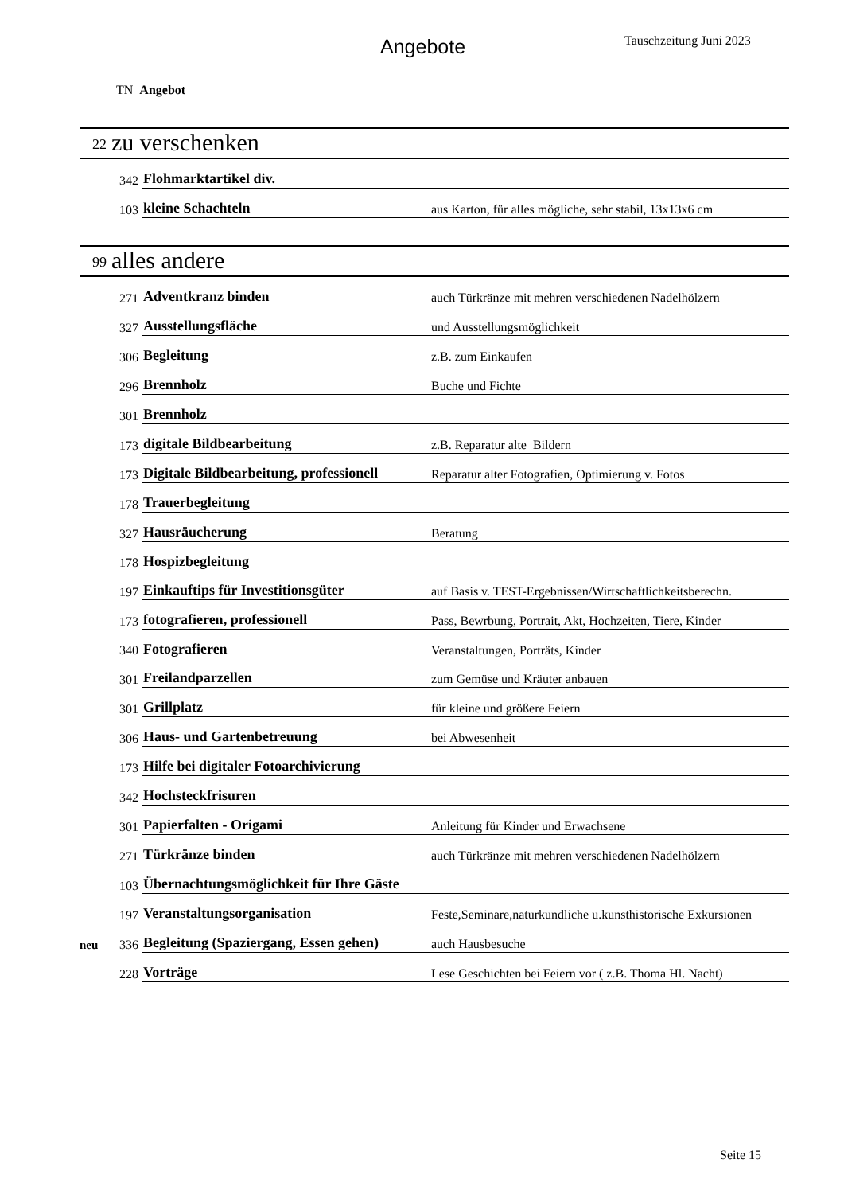Angebote Tauschzeitung Juni 2023
TN Angebot
22 zu verschenken
| | 342 | Flohmarktartikel div. | |
| | 103 | kleine Schachteln | aus Karton, für alles mögliche, sehr stabil, 13x13x6 cm |
99 alles andere
| | 271 | Adventkranz binden | auch Türkränze mit mehren verschiedenen Nadelhölzern |
| | 327 | Ausstellungsfläche | und Ausstellungsmöglichkeit |
| | 306 | Begleitung | z.B. zum Einkaufen |
| | 296 | Brennholz | Buche und Fichte |
| | 301 | Brennholz | |
| | 173 | digitale Bildbearbeitung | z.B. Reparatur alte Bildern |
| | 173 | Digitale Bildbearbeitung, professionell | Reparatur alter Fotografien, Optimierung v. Fotos |
| | 178 | Trauerbegleitung | |
| | 327 | Hausräucherung | Beratung |
| | 178 | Hospizbegleitung | |
| | 197 | Einkauftips für Investitionsgüter | auf Basis v. TEST-Ergebnissen/Wirtschaftlichkeitsberechn. |
| | 173 | fotografieren, professionell | Pass, Bewrbung, Portrait, Akt, Hochzeiten, Tiere, Kinder |
| | 340 | Fotografieren | Veranstaltungen, Porträts, Kinder |
| | 301 | Freilandparzellen | zum Gemüse und Kräuter anbauen |
| | 301 | Grillplatz | für kleine und größere Feiern |
| | 306 | Haus- und Gartenbetreuung | bei Abwesenheit |
| | 173 | Hilfe bei digitaler Fotoarchivierung | |
| | 342 | Hochsteckfrisuren | |
| | 301 | Papierfalten - Origami | Anleitung für Kinder und Erwachsene |
| | 271 | Türkränze binden | auch Türkränze mit mehren verschiedenen Nadelhölzern |
| | 103 | Übernachtungsmöglichkeit für Ihre Gäste | |
| | 197 | Veranstaltungsorganisation | Feste,Seminare,naturkundliche u.kunsthistorische Exkursionen |
| neu | 336 | Begleitung (Spaziergang, Essen gehen) | auch Hausbesuche |
| | 228 | Vorträge | Lese Geschichten bei Feiern vor ( z.B. Thoma Hl. Nacht) |
Seite 15